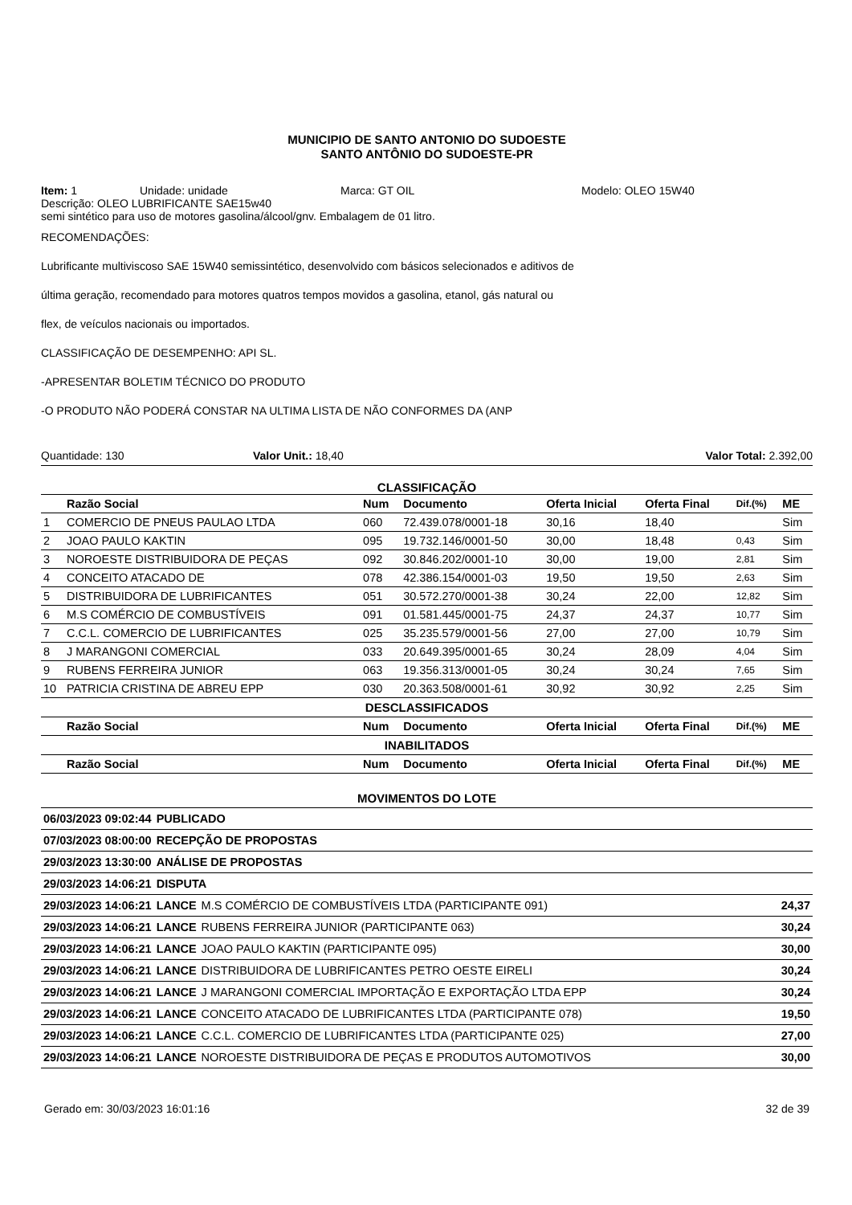MUNICIPIO DE SANTO ANTONIO DO SUDOESTE
SANTO ANTÔNIO DO SUDOESTE-PR
Item: 1 Unidade: unidade Marca: GT OIL Modelo: OLEO 15W40
Descrição: OLEO LUBRIFICANTE SAE15w40
semi sintético para uso de motores gasolina/álcool/gnv. Embalagem de 01 litro.
RECOMENDAÇÕES:
Lubrificante multiviscoso SAE 15W40 semissintético, desenvolvido com básicos selecionados e aditivos de
última geração, recomendado para motores quatros tempos movidos a gasolina, etanol, gás natural ou
flex, de veículos nacionais ou importados.
CLASSIFICAÇÃO DE DESEMPENHO: API SL.
-APRESENTAR BOLETIM TÉCNICO DO PRODUTO
-O PRODUTO NÃO PODERÁ CONSTAR NA ULTIMA LISTA DE NÃO CONFORMES DA (ANP
Quantidade: 130 Valor Unit.: 18,40 Valor Total: 2.392,00
CLASSIFICAÇÃO
| | Razão Social | Num | Documento | Oferta Inicial | Oferta Final | Dif.(%) | ME |
| --- | --- | --- | --- | --- | --- | --- | --- |
| 1 | COMERCIO DE PNEUS PAULAO LTDA | 060 | 72.439.078/0001-18 | 30,16 | 18,40 | | Sim |
| 2 | JOAO PAULO KAKTIN | 095 | 19.732.146/0001-50 | 30,00 | 18,48 | 0,43 | Sim |
| 3 | NOROESTE DISTRIBUIDORA DE PEÇAS | 092 | 30.846.202/0001-10 | 30,00 | 19,00 | 2,81 | Sim |
| 4 | CONCEITO ATACADO DE | 078 | 42.386.154/0001-03 | 19,50 | 19,50 | 2,63 | Sim |
| 5 | DISTRIBUIDORA DE LUBRIFICANTES | 051 | 30.572.270/0001-38 | 30,24 | 22,00 | 12,82 | Sim |
| 6 | M.S COMÉRCIO DE COMBUSTÍVEIS | 091 | 01.581.445/0001-75 | 24,37 | 24,37 | 10,77 | Sim |
| 7 | C.C.L. COMERCIO DE LUBRIFICANTES | 025 | 35.235.579/0001-56 | 27,00 | 27,00 | 10,79 | Sim |
| 8 | J MARANGONI COMERCIAL | 033 | 20.649.395/0001-65 | 30,24 | 28,09 | 4,04 | Sim |
| 9 | RUBENS FERREIRA JUNIOR | 063 | 19.356.313/0001-05 | 30,24 | 30,24 | 7,65 | Sim |
| 10 | PATRICIA CRISTINA DE ABREU EPP | 030 | 20.363.508/0001-61 | 30,92 | 30,92 | 2,25 | Sim |
| DESCLASSIFICADOS | | | | | | | |
| | Razão Social | Num | Documento | Oferta Inicial | Oferta Final | Dif.(%) | ME |
| INABILITADOS | | | | | | | |
| | Razão Social | Num | Documento | Oferta Inicial | Oferta Final | Dif.(%) | ME |
MOVIMENTOS DO LOTE
| 06/03/2023 09:02:44 | PUBLICADO | | |
| 07/03/2023 08:00:00 | RECEPÇÃO DE PROPOSTAS | | |
| 29/03/2023 13:30:00 | ANÁLISE DE PROPOSTAS | | |
| 29/03/2023 14:06:21 | DISPUTA | | |
| 29/03/2023 14:06:21 | LANCE | M.S COMÉRCIO DE COMBUSTÍVEIS LTDA (PARTICIPANTE 091) | 24,37 |
| 29/03/2023 14:06:21 | LANCE | RUBENS FERREIRA JUNIOR (PARTICIPANTE 063) | 30,24 |
| 29/03/2023 14:06:21 | LANCE | JOAO PAULO KAKTIN (PARTICIPANTE 095) | 30,00 |
| 29/03/2023 14:06:21 | LANCE | DISTRIBUIDORA DE LUBRIFICANTES PETRO OESTE EIRELI | 30,24 |
| 29/03/2023 14:06:21 | LANCE | J MARANGONI COMERCIAL IMPORTAÇÃO E EXPORTAÇÃO LTDA EPP | 30,24 |
| 29/03/2023 14:06:21 | LANCE | CONCEITO ATACADO DE LUBRIFICANTES LTDA (PARTICIPANTE 078) | 19,50 |
| 29/03/2023 14:06:21 | LANCE | C.C.L. COMERCIO DE LUBRIFICANTES LTDA (PARTICIPANTE 025) | 27,00 |
| 29/03/2023 14:06:21 | LANCE | NOROESTE DISTRIBUIDORA DE PEÇAS E PRODUTOS AUTOMOTIVOS | 30,00 |
Gerado em: 30/03/2023 16:01:16 32 de 39